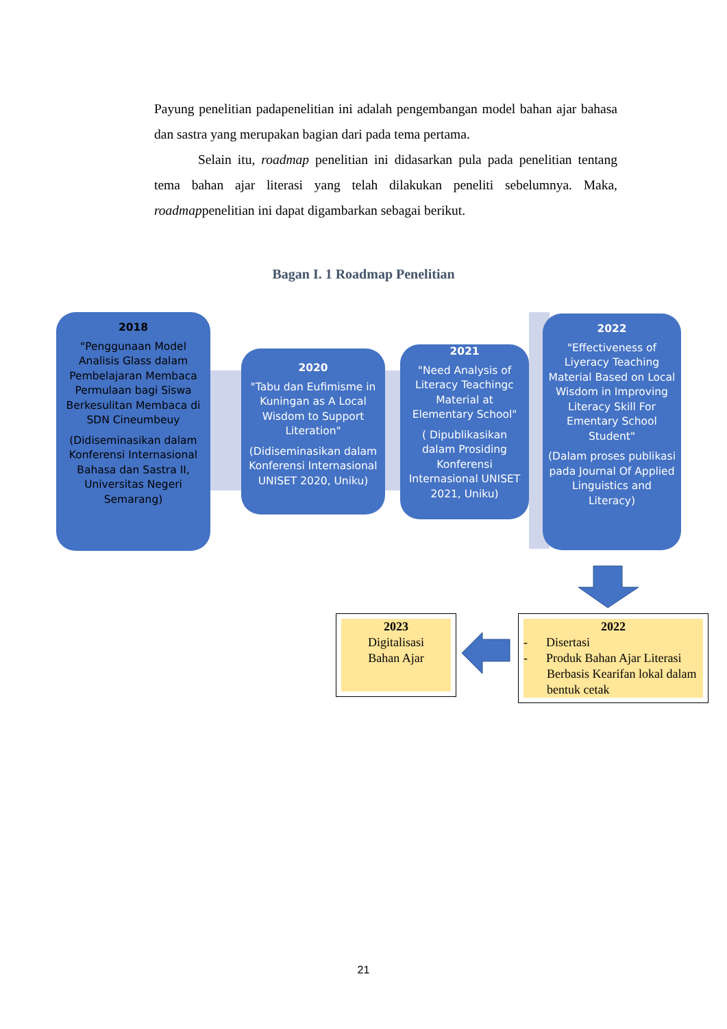Payung penelitian padapenelitian ini adalah pengembangan model bahan ajar bahasa dan sastra yang merupakan bagian dari pada tema pertama.
Selain itu, roadmap penelitian ini didasarkan pula pada penelitian tentang tema bahan ajar literasi yang telah dilakukan peneliti sebelumnya. Maka, roadmappenelitian ini dapat digambarkan sebagai berikut.
Bagan I. 1 Roadmap Penelitian
2018
"Penggunaan Model Analisis Glass dalam Pembelajaran Membaca Permulaan bagi Siswa Berkesulitan Membaca di SDN Cineumbeuy
(Didiseminasikan dalam Konferensi Internasional Bahasa dan Sastra II, Universitas Negeri Semarang)
2020
"Tabu dan Eufimisme in Kuningan as A Local Wisdom to Support Literation"
(Didiseminasikan dalam Konferensi Internasional UNISET 2020, Uniku)
2021
"Need Analysis of Literacy Teachingc Material at Elementary School"
( Dipublikasikan dalam Prosiding Konferensi Internasional UNISET 2021, Uniku)
2022
"Effectiveness of Liyeracy Teaching Material Based on Local Wisdom in Improving Literacy Skill For Ementary School Student"
(Dalam proses publikasi pada Journal Of Applied Linguistics and Literacy)
2023
Digitalisasi
Bahan Ajar
2022
- Disertasi
- Produk Bahan Ajar Literasi Berbasis Kearifan lokal dalam bentuk cetak
21